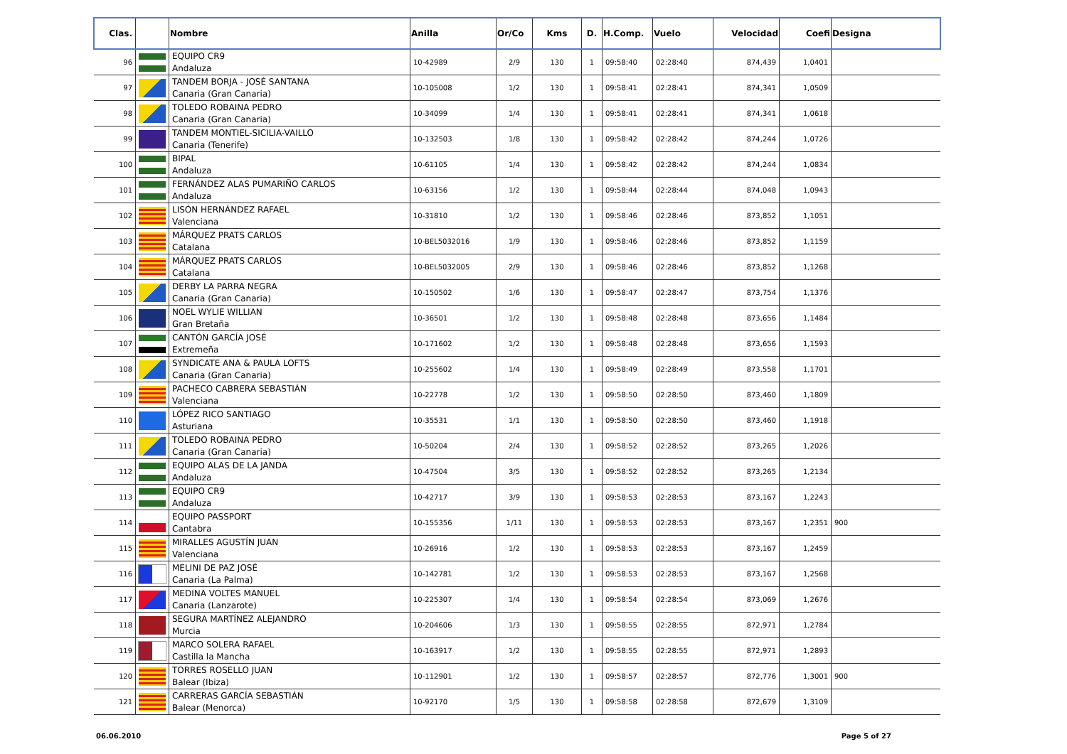| Clas. | | Nombre | Anilla | Or/Co | Kms | D. | H.Comp. | Vuelo | Velocidad | Coefi | Designa |
| --- | --- | --- | --- | --- | --- | --- | --- | --- | --- | --- | --- |
| 96 | | EQUIPO CR9 Andaluza | 10-42989 | 2/9 | 130 | 1 | 09:58:40 | 02:28:40 | 874,439 | 1,0401 | |
| 97 | | TANDEM BORJA - JOSÉ SANTANA Canaria (Gran Canaria) | 10-105008 | 1/2 | 130 | 1 | 09:58:41 | 02:28:41 | 874,341 | 1,0509 | |
| 98 | | TOLEDO ROBAINA PEDRO Canaria (Gran Canaria) | 10-34099 | 1/4 | 130 | 1 | 09:58:41 | 02:28:41 | 874,341 | 1,0618 | |
| 99 | | TANDEM MONTIEL-SICILIA-VAILLO Canaria (Tenerife) | 10-132503 | 1/8 | 130 | 1 | 09:58:42 | 02:28:42 | 874,244 | 1,0726 | |
| 100 | | BIPAL Andaluza | 10-61105 | 1/4 | 130 | 1 | 09:58:42 | 02:28:42 | 874,244 | 1,0834 | |
| 101 | | FERNÁNDEZ ALAS PUMARIÑO CARLOS Andaluza | 10-63156 | 1/2 | 130 | 1 | 09:58:44 | 02:28:44 | 874,048 | 1,0943 | |
| 102 | | LISÓN HERNÁNDEZ RAFAEL Valenciana | 10-31810 | 1/2 | 130 | 1 | 09:58:46 | 02:28:46 | 873,852 | 1,1051 | |
| 103 | | MÁRQUEZ PRATS CARLOS Catalana | 10-BEL5032016 | 1/9 | 130 | 1 | 09:58:46 | 02:28:46 | 873,852 | 1,1159 | |
| 104 | | MÁRQUEZ PRATS CARLOS Catalana | 10-BEL5032005 | 2/9 | 130 | 1 | 09:58:46 | 02:28:46 | 873,852 | 1,1268 | |
| 105 | | DERBY LA PARRA NEGRA Canaria (Gran Canaria) | 10-150502 | 1/6 | 130 | 1 | 09:58:47 | 02:28:47 | 873,754 | 1,1376 | |
| 106 | | NOEL WYLIE WILLIAN Gran Bretaña | 10-36501 | 1/2 | 130 | 1 | 09:58:48 | 02:28:48 | 873,656 | 1,1484 | |
| 107 | | CANTÓN GARCÍA JOSÉ Extremeña | 10-171602 | 1/2 | 130 | 1 | 09:58:48 | 02:28:48 | 873,656 | 1,1593 | |
| 108 | | SYNDICATE ANA & PAULA LOFTS Canaria (Gran Canaria) | 10-255602 | 1/4 | 130 | 1 | 09:58:49 | 02:28:49 | 873,558 | 1,1701 | |
| 109 | | PACHECO CABRERA SEBASTIÁN Valenciana | 10-22778 | 1/2 | 130 | 1 | 09:58:50 | 02:28:50 | 873,460 | 1,1809 | |
| 110 | | LÓPEZ RICO SANTIAGO Asturiana | 10-35531 | 1/1 | 130 | 1 | 09:58:50 | 02:28:50 | 873,460 | 1,1918 | |
| 111 | | TOLEDO ROBAINA PEDRO Canaria (Gran Canaria) | 10-50204 | 2/4 | 130 | 1 | 09:58:52 | 02:28:52 | 873,265 | 1,2026 | |
| 112 | | EQUIPO ALAS DE LA JANDA Andaluza | 10-47504 | 3/5 | 130 | 1 | 09:58:52 | 02:28:52 | 873,265 | 1,2134 | |
| 113 | | EQUIPO CR9 Andaluza | 10-42717 | 3/9 | 130 | 1 | 09:58:53 | 02:28:53 | 873,167 | 1,2243 | |
| 114 | | EQUIPO PASSPORT Cantabra | 10-155356 | 1/11 | 130 | 1 | 09:58:53 | 02:28:53 | 873,167 | 1,2351 | 900 |
| 115 | | MIRALLES AGUSTÍN JUAN Valenciana | 10-26916 | 1/2 | 130 | 1 | 09:58:53 | 02:28:53 | 873,167 | 1,2459 | |
| 116 | | MELINI DE PAZ JOSÉ Canaria (La Palma) | 10-142781 | 1/2 | 130 | 1 | 09:58:53 | 02:28:53 | 873,167 | 1,2568 | |
| 117 | | MEDINA VOLTES MANUEL Canaria (Lanzarote) | 10-225307 | 1/4 | 130 | 1 | 09:58:54 | 02:28:54 | 873,069 | 1,2676 | |
| 118 | | SEGURA MARTÍNEZ ALEJANDRO Murcia | 10-204606 | 1/3 | 130 | 1 | 09:58:55 | 02:28:55 | 872,971 | 1,2784 | |
| 119 | | MARCO SOLERA RAFAEL Castilla la Mancha | 10-163917 | 1/2 | 130 | 1 | 09:58:55 | 02:28:55 | 872,971 | 1,2893 | |
| 120 | | TORRES ROSELLO JUAN Balear (Ibiza) | 10-112901 | 1/2 | 130 | 1 | 09:58:57 | 02:28:57 | 872,776 | 1,3001 | 900 |
| 121 | | CARRERAS GARCÍA SEBASTIÁN Balear (Menorca) | 10-92170 | 1/5 | 130 | 1 | 09:58:58 | 02:28:58 | 872,679 | 1,3109 | |
06.06.2010 Page 5 of 27